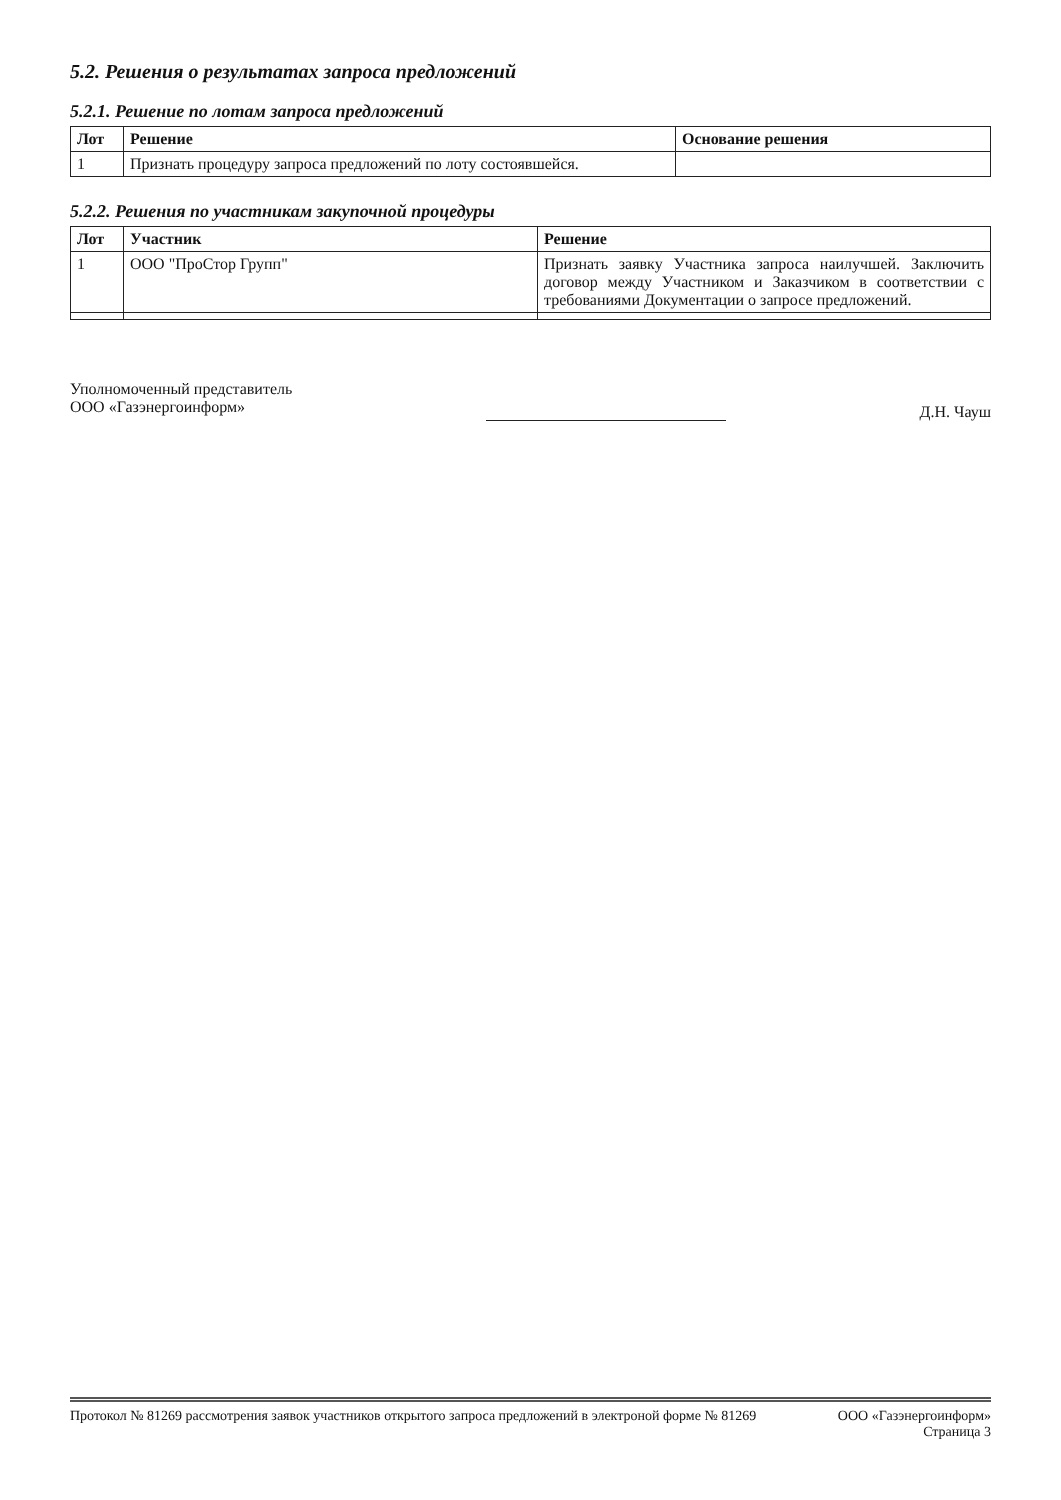5.2. Решения о результатах запроса предложений
5.2.1. Решение по лотам запроса предложений
| Лот | Решение | Основание решения |
| --- | --- | --- |
| 1 | Признать процедуру запроса предложений по лоту состоявшейся. | |
5.2.2. Решения по участникам закупочной процедуры
| Лот | Участник | Решение |
| --- | --- | --- |
| 1 | ООО "ПроСтор Групп" | Признать заявку Участника запроса наилучшей. Заключить договор между Участником и Заказчиком в соответствии с требованиями Документации о запросе предложений. |
Уполномоченный представитель
ООО «Газэнергоинформ»
Д.Н. Чауш
Протокол № 81269 рассмотрения заявок участников открытого запроса предложений в электроной форме № 81269
ООО «Газэнергоинформ»
Страница 3